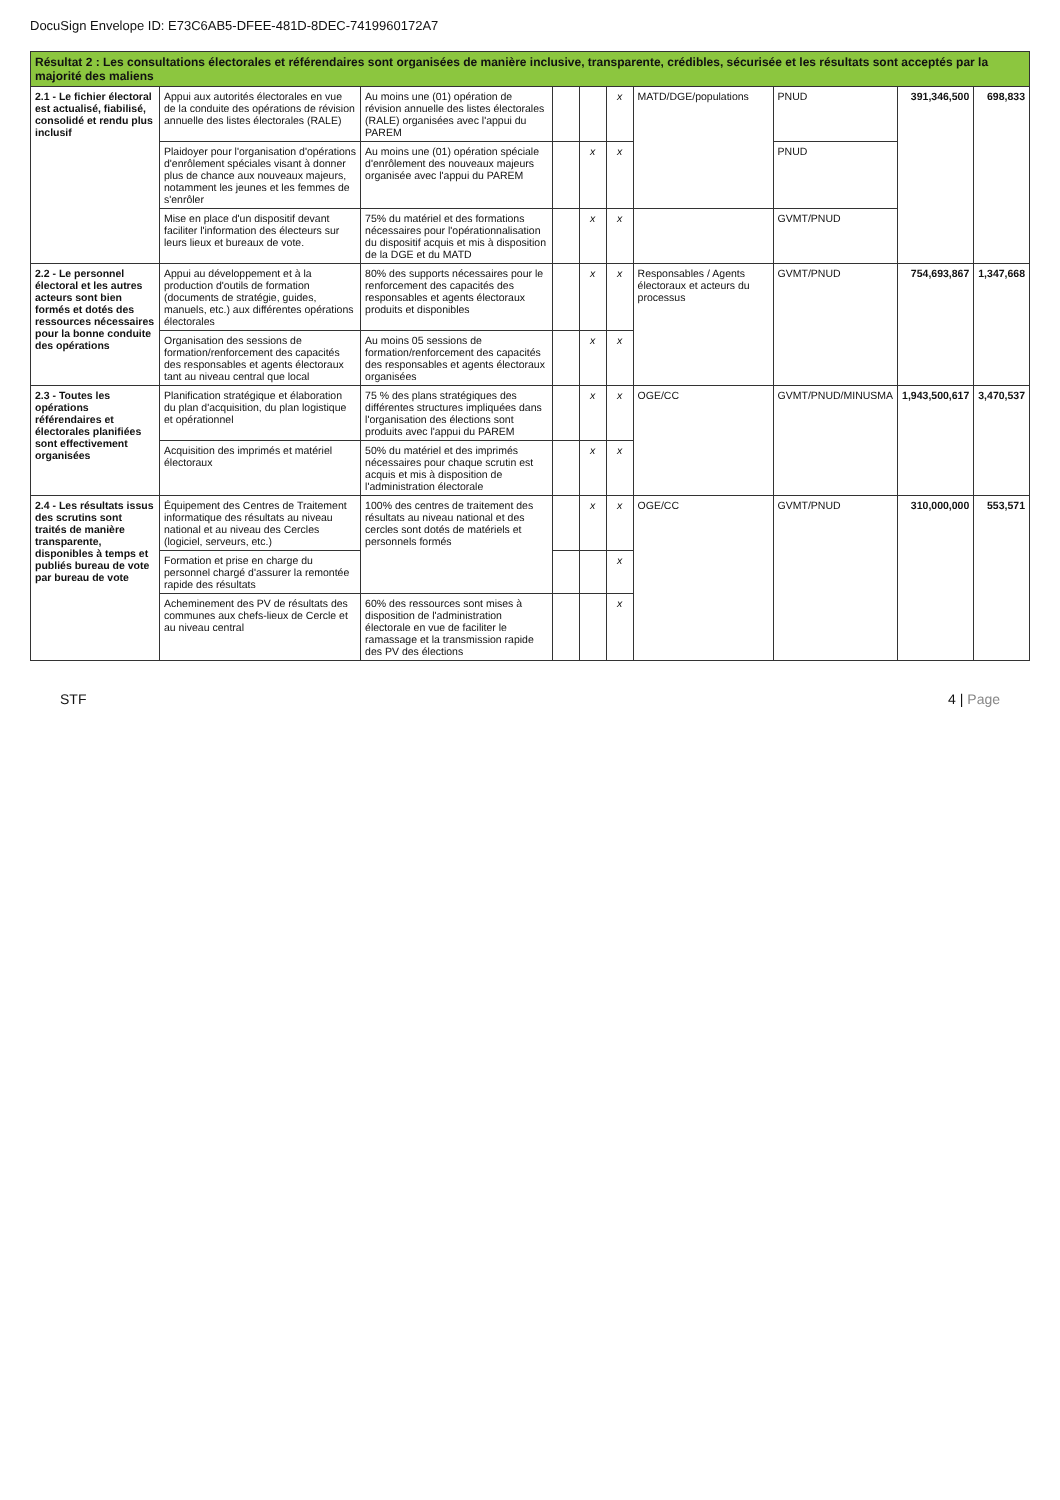DocuSign Envelope ID: E73C6AB5-DFEE-481D-8DEC-7419960172A7
| Résultat 2 : Les consultations électorales et référendaires sont organisées de manière inclusive, transparente, crédibles, sécurisée et les résultats sont acceptés par la majorité des maliens | | | | | | | | | |
| --- | --- | --- | --- | --- | --- | --- | --- | --- | --- |
| 2.1 - Le fichier électoral est actualisé, fiabilisé, consolidé et rendu plus inclusif | Appui aux autorités électorales en vue de la conduite des opérations de révision annuelle des listes électorales (RALE) | Au moins une (01) opération de révision annuelle des listes électorales (RALE) organisées avec l'appui du PAREM | | | x | MATD/DGE/populations | PNUD | 391,346,500 | 698,833 |
| | Plaidoyer pour l'organisation d'opérations d'enrôlement spéciales visant à donner plus de chance aux nouveaux majeurs, notamment les jeunes et les femmes de s'enrôler | Au moins une (01) opération spéciale d'enrôlement des nouveaux majeurs organisée avec l'appui du PAREM | | x | x | | PNUD | | |
| | Mise en place d'un dispositif devant faciliter l'information des électeurs sur leurs lieux et bureaux de vote. | 75% du matériel et des formations nécessaires pour l'opérationnalisation du dispositif acquis et mis à disposition de la DGE et du MATD | | x | x | | GVMT/PNUD | | |
| 2.2 - Le personnel électoral et les autres acteurs sont bien formés et dotés des ressources nécessaires pour la bonne conduite des opérations | Appui au développement et à la production d'outils de formation (documents de stratégie, guides, manuels, etc.) aux différentes opérations électorales | 80% des supports nécessaires pour le renforcement des capacités des responsables et agents électoraux produits et disponibles | | x | x | Responsables / Agents électoraux et acteurs du processus | GVMT/PNUD | 754,693,867 | 1,347,668 |
| | Organisation des sessions de formation/renforcement des capacités des responsables et agents électoraux tant au niveau central que local | Au moins 05 sessions de formation/renforcement des capacités des responsables et agents électoraux organisées | | x | x | | | | |
| 2.3 - Toutes les opérations référendaires et électorales planifiées sont effectivement organisées | Planification stratégique et élaboration du plan d'acquisition, du plan logistique et opérationnel | 75 % des plans stratégiques des différentes structures impliquées dans l'organisation des élections sont produits avec l'appui du PAREM | | x | x | OGE/CC | GVMT/PNUD/MINUSMA | 1,943,500,617 | 3,470,537 |
| | Acquisition des imprimés et matériel électoraux | 50% du matériel et des imprimés nécessaires pour chaque scrutin est acquis et mis à disposition de l'administration électorale | | x | x | | | | |
| 2.4 - Les résultats issus des scrutins sont traités de manière transparente, disponibles à temps et publiés bureau de vote par bureau de vote | Équipement des Centres de Traitement informatique des résultats au niveau national et au niveau des Cercles (logiciel, serveurs, etc.) | 100% des centres de traitement des résultats au niveau national et des cercles sont dotés de matériels et personnels formés | | x | x | OGE/CC | GVMT/PNUD | 310,000,000 | 553,571 |
| | Formation et prise en charge du personnel chargé d'assurer la remontée rapide des résultats | | | | x | | | | |
| | Acheminement des PV de résultats des communes aux chefs-lieux de Cercle et au niveau central | 60% des ressources sont mises à disposition de l'administration électorale en vue de faciliter le ramassage et la transmission rapide des PV des élections | | | x | | | | |
STF 4 | Page